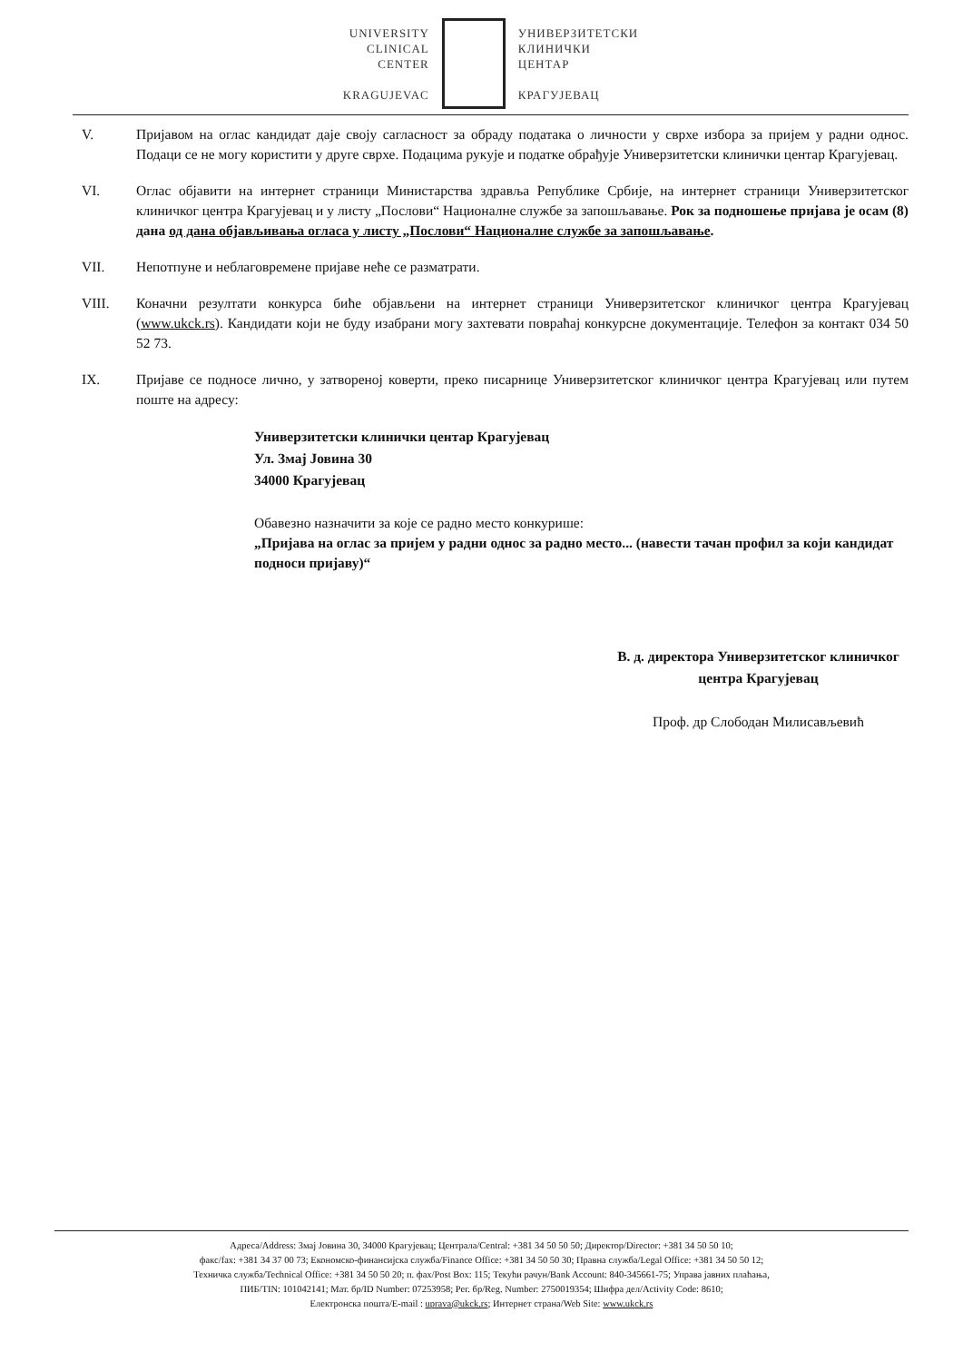UNIVERSITY
CLINICAL
CENTER
KRAGUJEVAC
УНИВЕРЗИТЕТСКИ
КЛИНИЧКИ
ЦЕНТАР
КРАГУЈЕВАЦ
V. Пријавом на оглас кандидат даје своју сагласност за обраду података о личности у сврхе избора за пријем у радни однос. Подаци се не могу користити у друге сврхе. Подацима рукује и податке обрађује Универзитетски клинички центар Крагујевац.
VI. Оглас објавити на интернет страници Министарства здравља Републике Србије, на интернет страници Универзитетског клиничког центра Крагујевац и у листу „Послови“ Националне службе за запошљавање. Рок за подношење пријава је осам (8) дана од дана објављивања огласа у листу „Послови“ Националне службе за запошљавање.
VII. Непотпуне и неблаговремене пријаве неће се разматрати.
VIII. Коначни резултати конкурса биће објављени на интернет страници Универзитетског клиничког центра Крагујевац (www.ukck.rs). Кандидати који не буду изабрани могу захтевати повраћај конкурсне документације. Телефон за контакт 034 50 52 73.
IX. Пријаве се подносе лично, у затвореној коверти, преко писарнице Универзитетског клиничког центра Крагујевац или путем поште на адресу:
Универзитетски клинички центар Крагујевац
Ул. Змај Јовина 30
34000 Крагујевац
Обавезно назначити за које се радно место конкурише:
„Пријава на оглас за пријем у радни однос за радно место... (навести тачан профил за који кандидат подноси пријаву)“
В. д. директора Универзитетског клиничког
центра Крагујевац
Проф. др Слободан Милисављевић
Адреса/Address: Змај Јовина 30, 34000 Крагујевац; Централа/Central: +381 34 50 50 50; Директор/Director: +381 34 50 50 10;
факс/fax: +381 34 37 00 73; Економско-финансијска служба/Finance Office: +381 34 50 50 30; Правна служба/Legal Office: +381 34 50 50 12;
Техничка служба/Technical Office: +381 34 50 50 20; п. фах/Post Box: 115; Текући рачун/Bank Account: 840-345661-75; Управа јавних плаћања,
ПИБ/TIN: 101042141; Мат. бр/ID Number: 07253958; Рег. бр/Reg. Number: 2750019354; Шифра дел/Activity Code: 8610;
Електронска пошта/E-mail : uprava@ukck.rs; Интернет страна/Web Site: www.ukck.rs